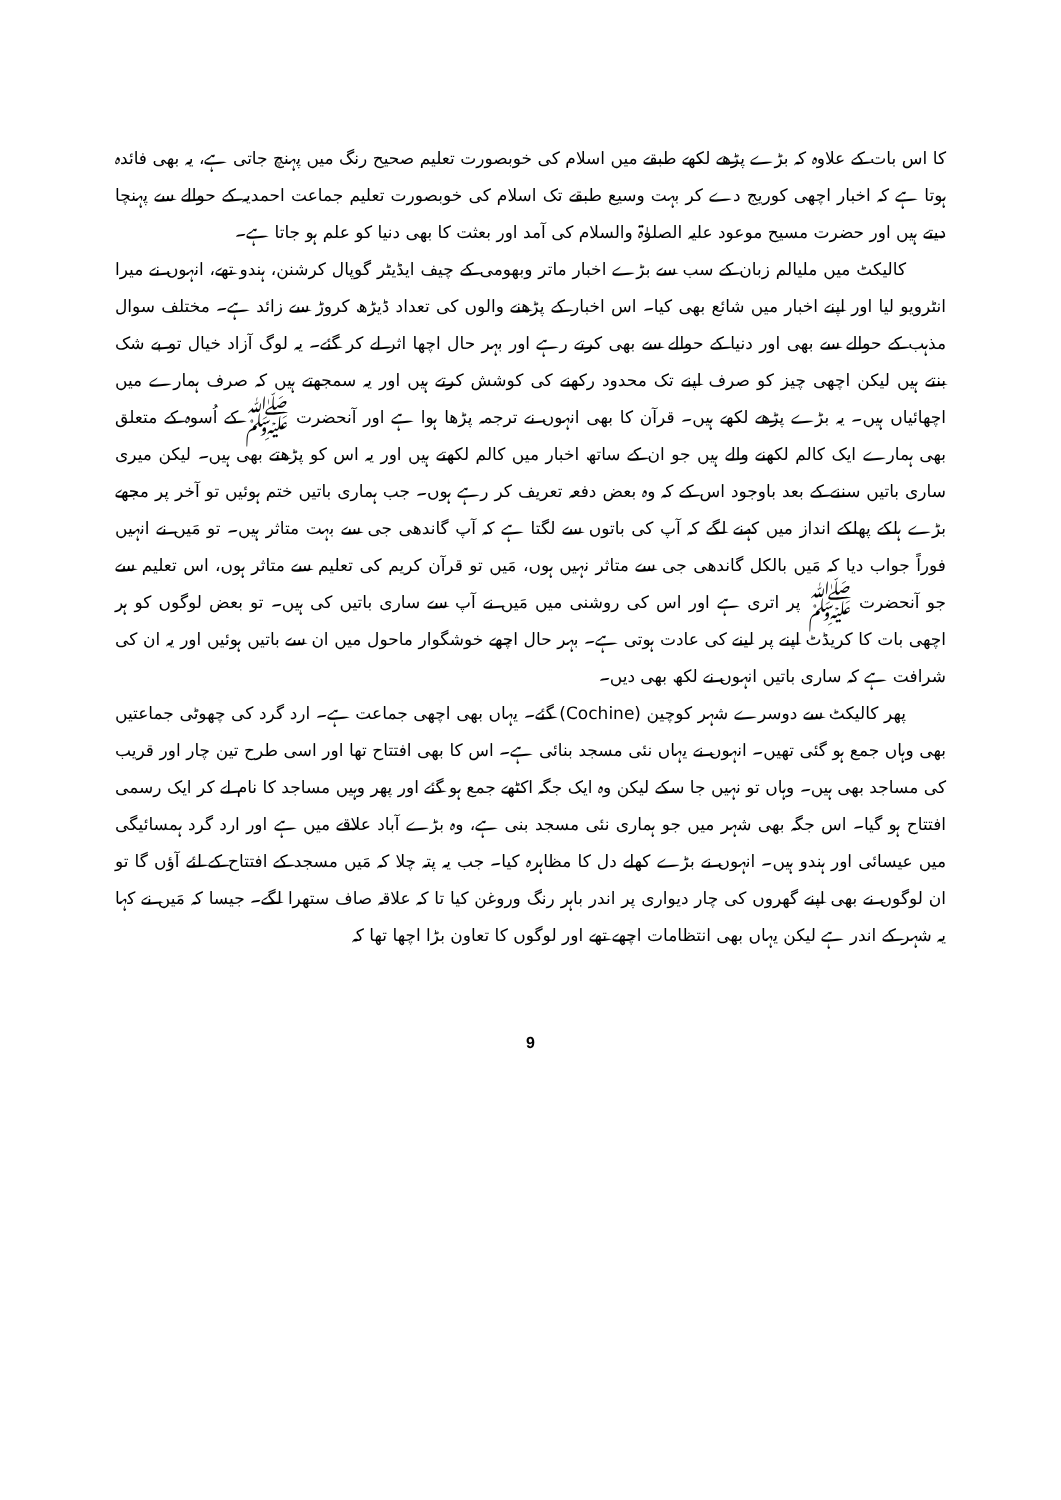کا اس بات کے علاوہ کہ بڑے پڑھے لکھے طبقے میں اسلام کی خوبصورت تعلیم صحیح رنگ میں پہنچ جاتی ہے، یہ بھی فائدہ ہوتا ہے کہ اخبار اچھی کوریج دے کر بہت وسیع طبقے تک اسلام کی خوبصورت تعلیم جماعت احمدیہ کے حوالے سے پہنچا دیتے ہیں اور حضرت مسیح موعود علیہ الصلوٰۃ والسلام کی آمد اور بعثت کا بھی دنیا کو علم ہو جاتا ہے۔
کالیکٹ میں ملیالم زبان کے سب سے بڑے اخبار ماتر وبھومی کے چیف ایڈیٹر گوپال کرشنن، ہندو تھے، انہوں نے میرا انٹرویو لیا اور اپنے اخبار میں شائع بھی کیا۔ اس اخبار کے پڑھنے والوں کی تعداد ڈیڑھ کروڑ سے زائد ہے۔ مختلف سوال مذہب کے حوالے سے بھی اور دنیا کے حوالے سے بھی کرتے رہے اور بہر حال اچھا اثر لے کر گئے۔ یہ لوگ آزاد خیال تو بے شک بنتے ہیں لیکن اچھی چیز کو صرف اپنے تک محدود رکھنے کی کوشش کرتے ہیں اور یہ سمجھتے ہیں کہ صرف ہمارے میں اچھائیاں ہیں۔ یہ بڑے پڑھے لکھے ہیں۔ قرآن کا بھی انہوں نے ترجمہ پڑھا ہوا ہے اور آنحضرت ﷺ کے اُسوہ کے متعلق بھی ہمارے ایک کالم لکھنے والے ہیں جو ان کے ساتھ اخبار میں کالم لکھتے ہیں اور یہ اس کو پڑھتے بھی ہیں۔ لیکن میری ساری باتیں سننے کے بعد باوجود اس کے کہ وہ بعض دفعہ تعریف کر رہے ہوں۔ جب ہماری باتیں ختم ہوئیں تو آخر پر مجھے بڑے ہلکے پھلکے انداز میں کہنے لگے کہ آپ کی باتوں سے لگتا ہے کہ آپ گاندھی جی سے بہت متاثر ہیں۔ تو مَیں نے انہیں فوراً جواب دیا کہ مَیں بالکل گاندھی جی سے متاثر نہیں ہوں، مَیں تو قرآن کریم کی تعلیم سے متاثر ہوں، اس تعلیم سے جو آنحضرت ﷺ پر اتری ہے اور اس کی روشنی میں مَیں نے آپ سے ساری باتیں کی ہیں۔ تو بعض لوگوں کو ہر اچھی بات کا کریڈٹ اپنے پر لینے کی عادت ہوتی ہے۔ بہر حال اچھے خوشگوار ماحول میں ان سے باتیں ہوئیں اور یہ ان کی شرافت ہے کہ ساری باتیں انہوں نے لکھ بھی دیں۔
پھر کالیکٹ سے دوسرے شہر کوچین (Cochine) گئے۔ یہاں بھی اچھی جماعت ہے۔ ارد گرد کی چھوٹی جماعتیں بھی وہاں جمع ہو گئی تھیں۔ انہوں نے یہاں نئی مسجد بنائی ہے۔ اس کا بھی افتتاح تھا اور اسی طرح تین چار اور قریب کی مساجد بھی ہیں۔ وہاں تو نہیں جا سکے لیکن وہ ایک جگہ اکٹھے جمع ہو گئے اور پھر وہیں مساجد کا نام لے کر ایک رسمی افتتاح ہو گیا۔ اس جگہ بھی شہر میں جو ہماری نئی مسجد بنی ہے، وہ بڑے آباد علاقے میں ہے اور ارد گرد ہمسائیگی میں عیسائی اور ہندو ہیں۔ انہوں نے بڑے کھلے دل کا مظاہرہ کیا۔ جب یہ پتہ چلا کہ مَیں مسجد کے افتتاح کے لئے آؤں گا تو ان لوگوں نے بھی اپنے گھروں کی چار دیواری پر اندر باہر رنگ وروغن کیا تا کہ علاقہ صاف ستھرا لگے۔ جیسا کہ مَیں نے کہا یہ شہر کے اندر ہے لیکن یہاں بھی انتظامات اچھے تھے اور لوگوں کا تعاون بڑا اچھا تھا کہ
9